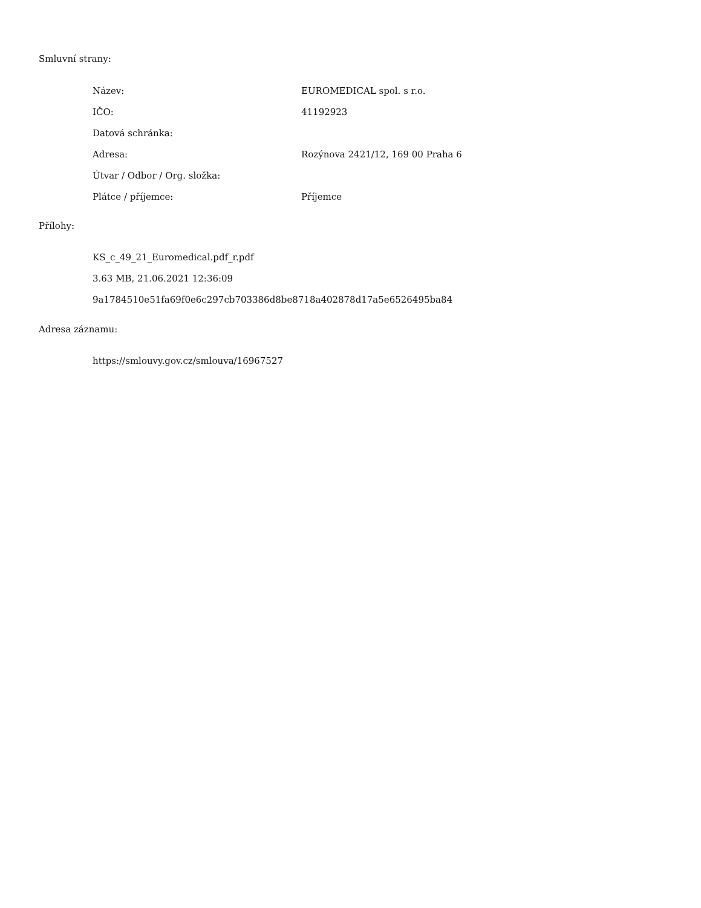Smluvní strany:
| Název: | EUROMEDICAL spol. s r.o. |
| IČO: | 41192923 |
| Datová schránka: | |
| Adresa: | Rozýnova 2421/12, 169 00 Praha 6 |
| Útvar / Odbor / Org. složka: | |
| Plátce / příjemce: | Příjemce |
Přílohy:
KS_c_49_21_Euromedical.pdf_r.pdf
3.63 MB, 21.06.2021 12:36:09
9a1784510e51fa69f0e6c297cb703386d8be8718a402878d17a5e6526495ba84
Adresa záznamu:
https://smlouvy.gov.cz/smlouva/16967527